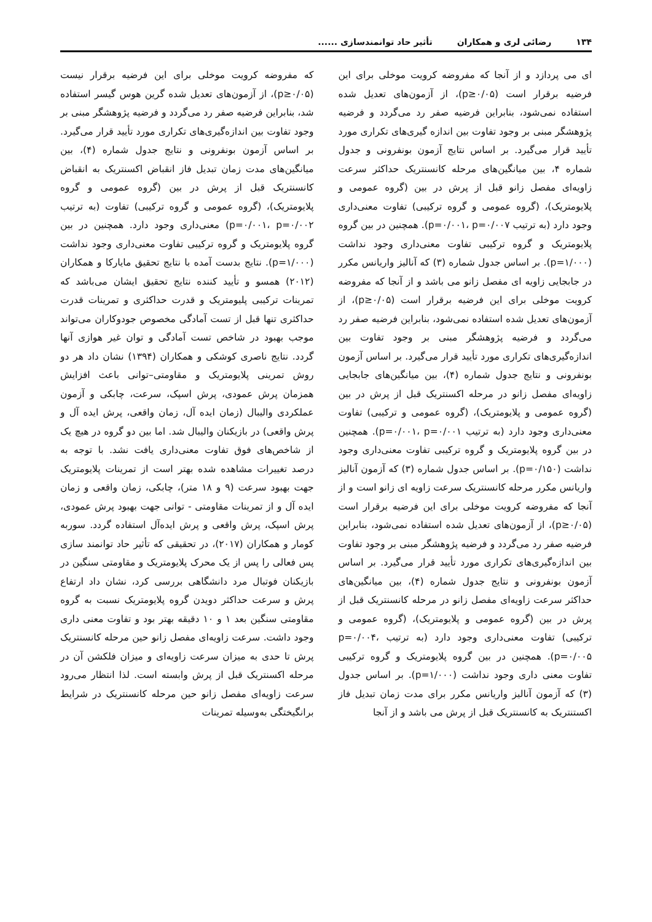۱۳۴ رضائی لری و همکاران تأثیر حاد توانمندسازی ......
ای می پردازد و از آنجا که مفروضه کرویت موخلی برای این فرضیه برقرار است (p≥۰/۰۵)، از آزمون‌های تعدیل شده استفاده نمی‌شود، بنابراین فرضیه صفر رد می‌گردد و فرضیه پژوهشگر مبنی بر وجود تفاوت بین اندازه گیری‌های تکراری مورد تأیید قرار می‌گیرد. بر اساس نتایج آزمون بونفرونی و جدول شماره ۴، بین میانگین‌های مرحله کانسنتریک حداکثر سرعت زاویه‌ای مفصل زانو قبل از پرش در بین (گروه عمومی و پلایومتریک)، (گروه عمومی و گروه ترکیبی) تفاوت معنی‌داری وجود دارد (به ترتیب p=۰/۰۰۱، p=۰/۰۰۷). همچنین در بین گروه پلایومتریک و گروه ترکیبی تفاوت معنی‌داری وجود نداشت (p=۱/۰۰۰). بر اساس جدول شماره (۳) که آنالیز واریانس مکرر در جابجایی زاویه ای مفصل زانو می باشد و از آنجا که مفروضه کرویت موخلی برای این فرضیه برقرار است (p≥۰/۰۵)، از آزمون‌های تعدیل شده استفاده نمی‌شود، بنابراین فرضیه صفر رد می‌گردد و فرضیه پژوهشگر مبنی بر وجود تفاوت بین اندازه‌گیری‌های تکراری مورد تأیید قرار می‌گیرد. بر اساس آزمون بونفرونی و نتایج جدول شماره (۴)، بین میانگین‌های جابجایی زاویه‌ای مفصل زانو در مرحله اکسنتریک قبل از پرش در بین (گروه عمومی و پلایومتریک)، (گروه عمومی و ترکیبی) تفاوت معنی‌داری وجود دارد (به ترتیب p=۰/۰۰۱، p=۰/۰۰۱). همچنین در بین گروه پلایومتریک و گروه ترکیبی تفاوت معنی‌داری وجود نداشت (p=۰/۱۵۰). بر اساس جدول شماره (۳) که آزمون آنالیز واریانس مکرر مرحله کانسنتریک سرعت زاویه ای زانو است و از آنجا که مفروضه کرویت موخلی برای این فرضیه برقرار است (p≥۰/۰۵)، از آزمون‌های تعدیل شده استفاده نمی‌شود، بنابراین فرضیه صفر رد می‌گردد و فرضیه پژوهشگر مبنی بر وجود تفاوت بین اندازه‌گیری‌های تکراری مورد تأیید قرار می‌گیرد. بر اساس آزمون بونفرونی و نتایج جدول شماره (۴)، بین میانگین‌های حداکثر سرعت زاویه‌ای مفصل زانو در مرحله کانسنتریک قبل از پرش در بین (گروه عمومی و پلایومتریک)، (گروه عمومی و ترکیبی) تفاوت معنی‌داری وجود دارد (به ترتیب p=۰/۰۰۴، p=۰/۰۰۵). همچنین در بین گروه پلایومتریک و گروه ترکیبی تفاوت معنی داری وجود نداشت (p=۱/۰۰۰). بر اساس جدول (۳) که آزمون آنالیز واریانس مکرر برای مدت زمان تبدیل فاز اکستنتریک به کانسنتریک قبل از پرش می باشد و از آنجا
که مفروضه کرویت موخلی برای این فرضیه برقرار نیست (p≥۰/۰۵)، از آزمون‌های تعدیل شده گرین هوس گیسر استفاده شد، بنابراین فرضیه صفر رد می‌گردد و فرضیه پژوهشگر مبنی بر وجود تفاوت بین اندازه‌گیری‌های تکراری مورد تأیید قرار می‌گیرد. بر اساس آزمون بونفرونی و نتایج جدول شماره (۴)، بین میانگین‌های مدت زمان تبدیل فاز انقباض اکسنتریک به انقباض کانسنتریک قبل از پرش در بین (گروه عمومی و گروه پلایومتریک)، (گروه عمومی و گروه ترکیبی) تفاوت (به ترتیب p=۰/۰۰۱، p=۰/۰۰۲) معنی‌داری وجود دارد. همچنین در بین گروه پلایومتریک و گروه ترکیبی تفاوت معنی‌داری وجود نداشت (p=۱/۰۰۰). نتایج بدست آمده با نتایج تحقیق مایارکا و همکاران (۲۰۱۲) همسو و تأیید کننده نتایج تحقیق ایشان می‌باشد که تمرینات ترکیبی پلیومتریک و قدرت حداکثری و تمرینات قدرت حداکثری تنها قبل از تست آمادگی مخصوص جودوکاران می‌تواند موجب بهبود در شاخص تست آمادگی و توان غیر هوازی آنها گردد. نتایج ناصری کوشکی و همکاران (۱۳۹۴) نشان داد هر دو روش تمرینی پلایومتریک و مقاومتی–توانی باعث افزایش همزمان پرش عمودی، پرش اسپک، سرعت، چابکی و آزمون عملکردی والیبال (زمان ایده آل، زمان واقعی، پرش ایده آل و پرش واقعی) در بازیکنان والیبال شد. اما بین دو گروه در هیچ یک از شاخص‌های فوق تفاوت معنی‌داری یافت نشد. با توجه به درصد تغییرات مشاهده شده بهتر است از تمرینات پلایومتریک جهت بهبود سرعت (۹ و ۱۸ متر)، چابکی، زمان واقعی و زمان ایده آل و از تمرینات مقاومتی - توانی جهت بهبود پرش عمودی، پرش اسپک، پرش واقعی و پرش ایده‌آل استفاده گردد. سوربه کومار و همکاران (۲۰۱۷)، در تحقیقی که تأثیر حاد توانمند سازی پس فعالی را پس از یک محرک پلایومتریک و مقاومتی سنگین در بازیکنان فوتبال مرد دانشگاهی بررسی کرد، نشان داد ارتفاع پرش و سرعت حداکثر دویدن گروه پلایومتریک نسبت به گروه مقاومتی سنگین بعد ۱ و ۱۰ دقیقه بهتر بود و تفاوت معنی داری وجود داشت. سرعت زاویه‌ای مفصل زانو حین مرحله کانسنتریک پرش تا حدی به میزان سرعت زاویه‌ای و میزان فلکشن آن در مرحله اکسنتریک قبل از پرش وابسته است. لذا انتظار می‌رود سرعت زاویه‌ای مفصل زانو حین مرحله کانسنتریک در شرایط برانگیختگی به‌وسیله تمرینات